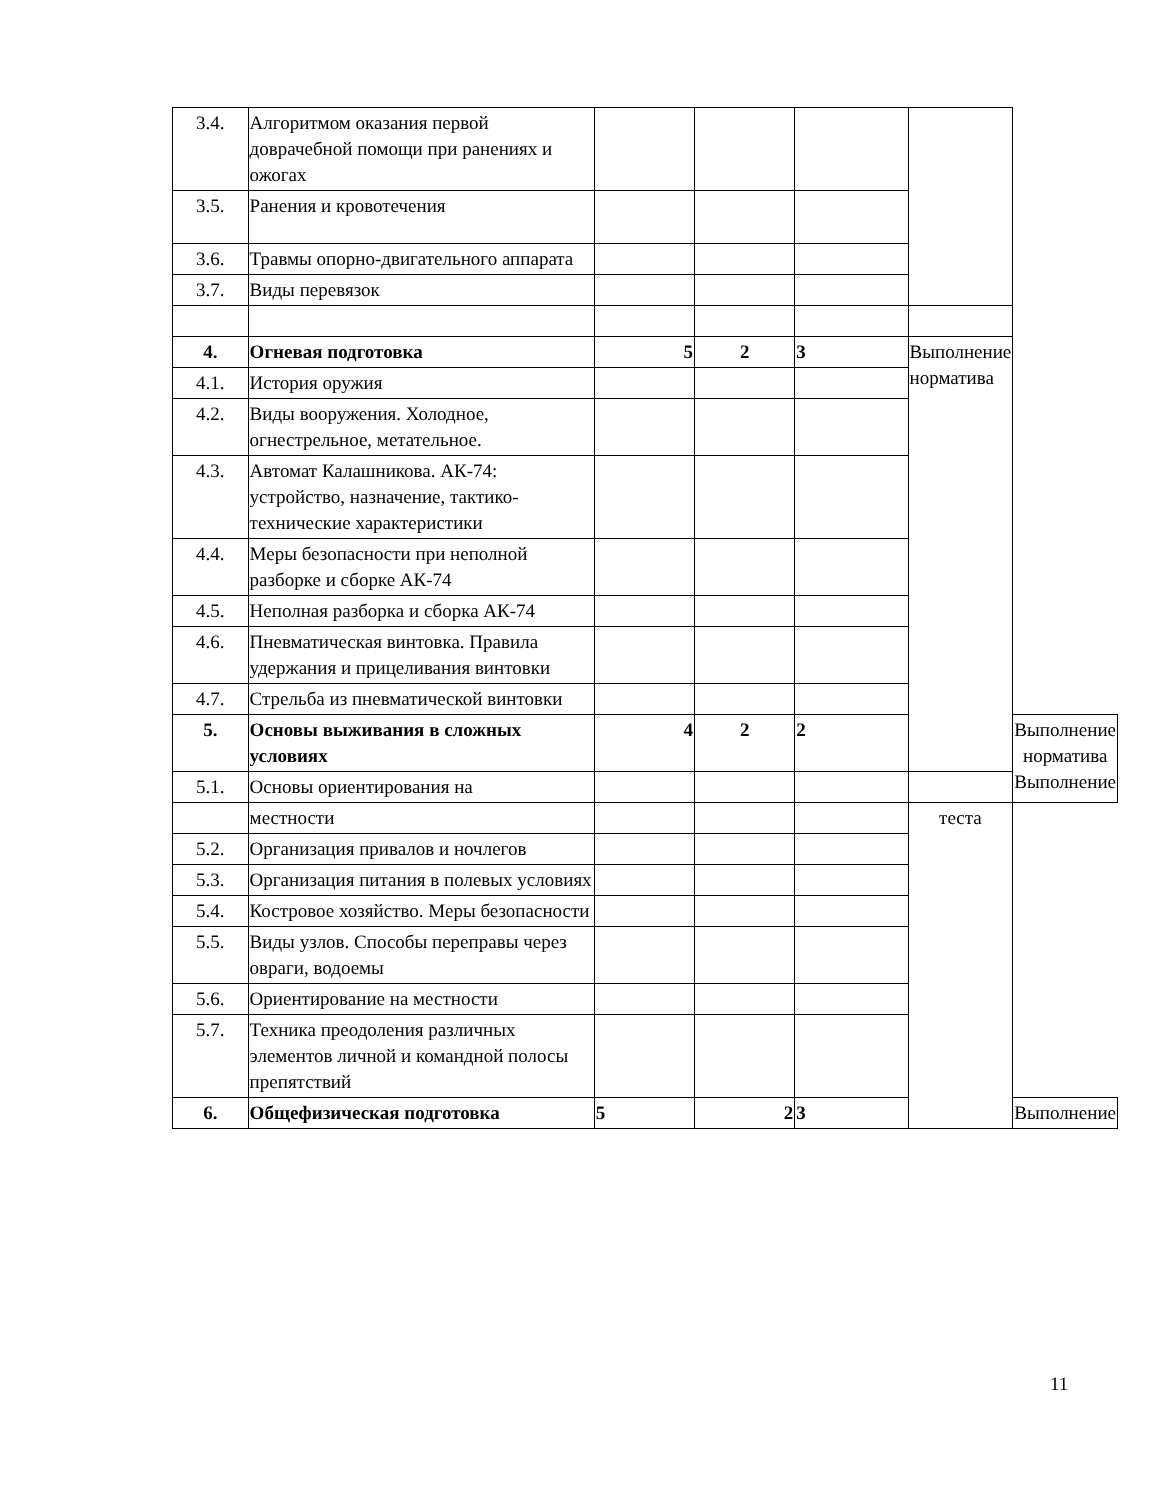| 3.4. | Алгоритмом оказания первой доврачебной помощи при ранениях и ожогах | | | | | |
| 3.5. | Ранения и кровотечения | | | | | |
| 3.6. | Травмы опорно-двигательного аппарата | | | | | |
| 3.7. | Виды перевязок | | | | | |
| 4. | Огневая подготовка | 5 | 2 | 3 | Выполнение норматива | |
| 4.1. | История оружия | | | | | |
| 4.2. | Виды вооружения. Холодное, огнестрельное, метательное. | | | | | |
| 4.3. | Автомат Калашникова. АК-74: устройство, назначение, тактико-технические характеристики | | | | | |
| 4.4. | Меры безопасности при неполной разборке и сборке АК-74 | | | | | |
| 4.5. | Неполная разборка и сборка АК-74 | | | | | |
| 4.6. | Пневматическая винтовка. Правила удержания и прицеливания винтовки | | | | | |
| 4.7. | Стрельба из пневматической винтовки | | | | | |
| 5. | Основы выживания в сложных условиях | 4 | 2 | 2 | | Выполнение норматива Выполнение |
| 5.1. | Основы ориентирования на | | | | | |
| | местности | | | | теста | |
| 5.2. | Организация привалов и ночлегов | | | | | |
| 5.3. | Организация питания в полевых условиях | | | | | |
| 5.4. | Костровое хозяйство. Меры безопасности | | | | | |
| 5.5. | Виды узлов. Способы переправы через овраги, водоемы | | | | | |
| 5.6. | Ориентирование на местности | | | | | |
| 5.7. | Техника преодоления различных элементов личной и командной полосы препятствий | | | | | |
| 6. | Общефизическая подготовка | 5 | 2 | 3 | | Выполнение |
11